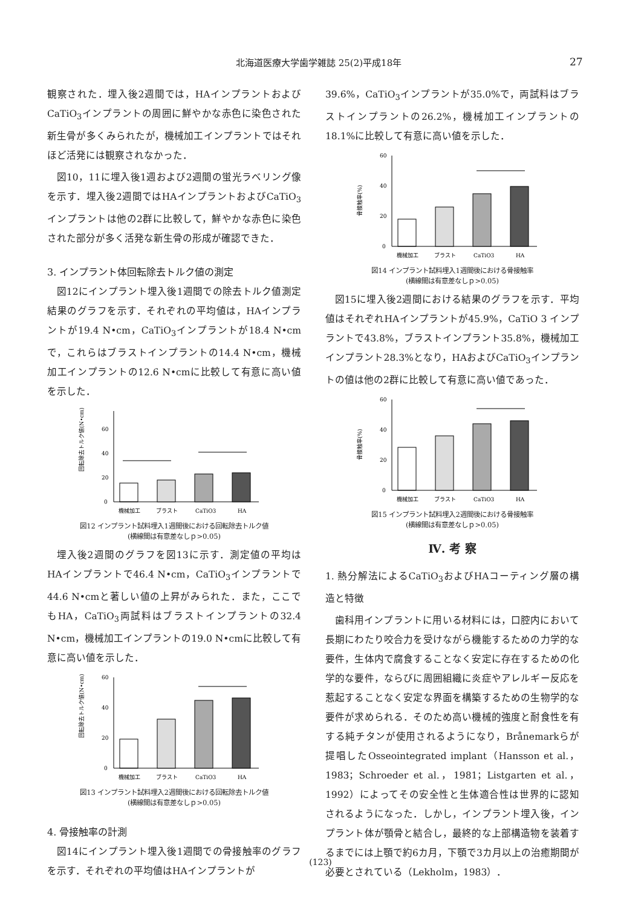北海道医療大学歯学雑誌 25(2)平成18年 27
観察された．埋入後2週間では，HAインプラントおよびCaTiO<sub>3</sub>インプラントの周囲に鮮やかな赤色に染色された新生骨が多くみられたが，機械加工インプラントではそれほど活発には観察されなかった．
図10，11に埋入後1週および2週間の蛍光ラベリング像を示す．埋入後2週間ではHAインプラントおよびCaTiO<sub>3</sub>インプラントは他の2群に比較して，鮮やかな赤色に染色された部分が多く活発な新生骨の形成が確認できた．
3. インプラント体回転除去トルク値の測定
図12にインプラント埋入後1週間での除去トルク値測定結果のグラフを示す．それぞれの平均値は，HAインプラントが19.4 N•cm，CaTiO<sub>3</sub>インプラントが18.4 N•cmで，これらはブラストインプラントの14.4 N•cm，機械加工インプラントの12.6 N•cmに比較して有意に高い値を示した．
回転除去トルク値(N•cm)
0
20
40
60
機械加工
ブラスト
CaTiO3
HA
図12 インプラント試料埋入1週間後における回転除去トルク値
(横線間は有意差なしｐ>0.05)
埋入後2週間のグラフを図13に示す．測定値の平均はHAインプラントで46.4 N•cm，CaTiO<sub>3</sub>インプラントで44.6 N•cmと著しい値の上昇がみられた．また，ここでもHA，CaTiO<sub>3</sub>両試料はブラストインプラントの32.4 N•cm，機械加工インプラントの19.0 N•cmに比較して有意に高い値を示した．
回転除去トルク値(N•cm)
0
20
40
60
機械加工
ブラスト
CaTiO3
HA
図13 インプラント試料埋入2週間後における回転除去トルク値
(横線間は有意差なしｐ>0.05)
4. 骨接触率の計測
図14にインプラント埋入後1週間での骨接触率のグラフを示す．それぞれの平均値はHAインプラントが
39.6%，CaTiO<sub>3</sub>インプラントが35.0%で，両試料はブラストインプラントの26.2%，機械加工インプラントの18.1%に比較して有意に高い値を示した．
骨接触率(%)
0
20
40
60
機械加工
ブラスト
CaTiO3
HA
図14 インプラント試料埋入1週間後における骨接触率
(横線間は有意差なしｐ>0.05)
図15に埋入後2週間における結果のグラフを示す．平均値はそれぞれHAインプラントが45.9%，CaTiO 3 インプラントで43.8%，ブラストインプラント35.8%，機械加工インプラント28.3%となり，HAおよびCaTiO<sub>3</sub>インプラントの値は他の2群に比較して有意に高い値であった．
骨接触率(%)
0
20
40
60
機械加工
ブラスト
CaTiO3
HA
図15 インプラント試料埋入2週間後における骨接触率
(横線間は有意差なしｐ>0.05)
Ⅳ. 考 察
1. 熱分解法によるCaTiO<sub>3</sub>およびHAコーティング層の構造と特徴
歯科用インプラントに用いる材料には，口腔内において長期にわたり咬合力を受けながら機能するための力学的な要件，生体内で腐食することなく安定に存在するための化学的な要件，ならびに周囲組織に炎症やアレルギー反応を惹起することなく安定な界面を構築するための生物学的な要件が求められる．そのため高い機械的強度と耐食性を有する純チタンが使用されるようになり，Brånemarkらが提唱したOsseointegrated implant（Hansson et al.，1983；Schroeder et al.，1981；Listgarten et al.，1992）によってその安全性と生体適合性は世界的に認知されるようになった．しかし，インプラント埋入後，インプラント体が顎骨と結合し，最終的な上部構造物を装着するまでには上顎で約6カ月，下顎で3カ月以上の治癒期間が必要とされている（Lekholm，1983）．
(123)